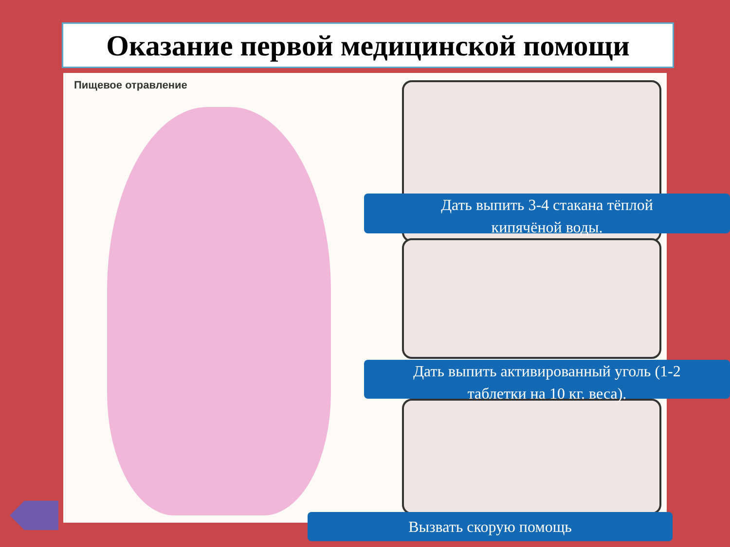Оказание первой медицинской помощи
Пищевое отравление
Дать выпить 3-4 стакана тёплой
кипячёной воды.
Дать выпить активированный уголь (1-2
таблетки на 10 кг. веса).
Вызвать скорую помощь